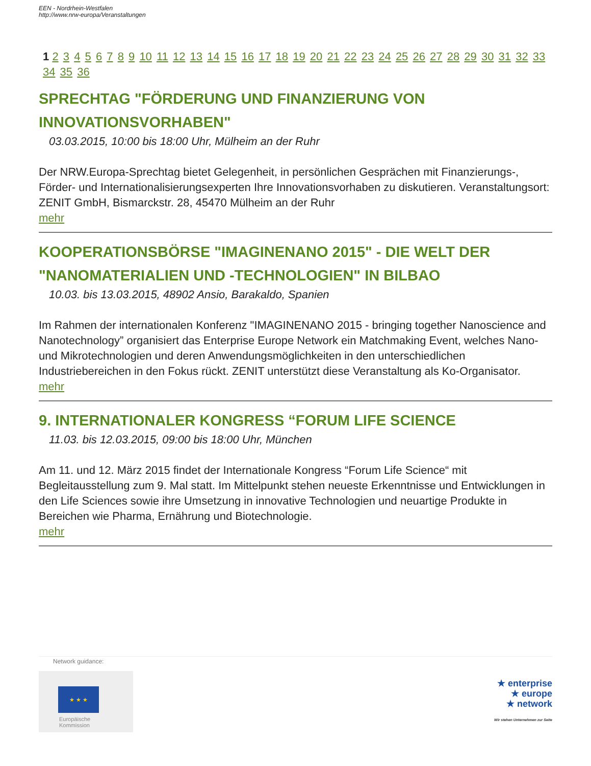EEN - Nordrhein-Westfalen
http://www.nrw-europa/Veranstaltungen
1 2 3 4 5 6 7 8 9 10 11 12 13 14 15 16 17 18 19 20 21 22 23 24 25 26 27 28 29 30 31 32 33 34 35 36
SPRECHTAG "FÖRDERUNG UND FINANZIERUNG VON INNOVATIONSVORHABEN"
03.03.2015, 10:00 bis 18:00 Uhr, Mülheim an der Ruhr
Der NRW.Europa-Sprechtag bietet Gelegenheit, in persönlichen Gesprächen mit Finanzierungs-, Förder- und Internationalisierungsexperten Ihre Innovationsvorhaben zu diskutieren. Veranstaltungsort: ZENIT GmbH, Bismarckstr. 28, 45470 Mülheim an der Ruhr
mehr
KOOPERATIONSBÖRSE "IMAGINENANO 2015" - DIE WELT DER "NANOMATERIALIEN UND -TECHNOLOGIEN" IN BILBAO
10.03. bis 13.03.2015, 48902 Ansio, Barakaldo, Spanien
Im Rahmen der internationalen Konferenz "IMAGINENANO 2015 - bringing together Nanoscience and Nanotechnology” organisiert das Enterprise Europe Network ein Matchmaking Event, welches Nano- und Mikrotechnologien und deren Anwendungsmöglichkeiten in den unterschiedlichen Industriebereichen in den Fokus rückt. ZENIT unterstützt diese Veranstaltung als Ko-Organisator.
mehr
9. INTERNATIONALER KONGRESS “FORUM LIFE SCIENCE
11.03. bis 12.03.2015, 09:00 bis 18:00 Uhr, München
Am 11. und 12. März 2015 findet der Internationale Kongress “Forum Life Science“ mit Begleitausstellung zum 9. Mal statt. Im Mittelpunkt stehen neueste Erkenntnisse und Entwicklungen in den Life Sciences sowie ihre Umsetzung in innovative Technologien und neuartige Produkte in Bereichen wie Pharma, Ernährung und Biotechnologie.
mehr
Network guidance:
★ ★ ★
Europäische
Kommission
★ enterprise
★ europe
★ network
Wir stehen Unternehmen zur Seite